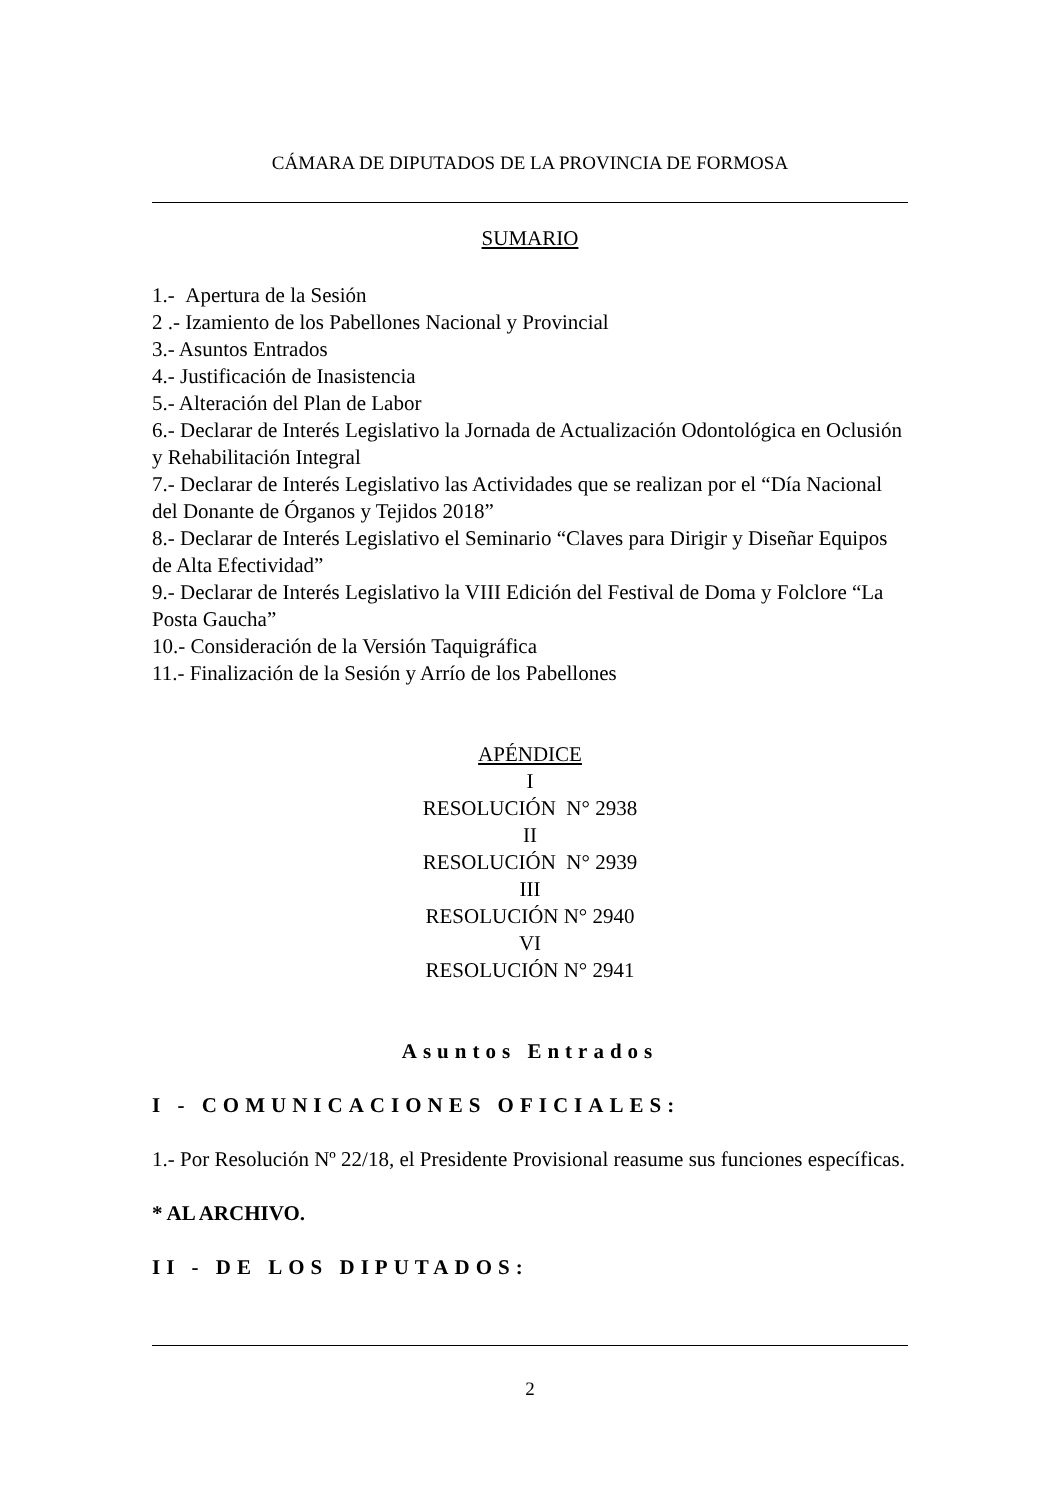CÁMARA DE DIPUTADOS DE LA PROVINCIA DE FORMOSA
SUMARIO
1.- Apertura de la Sesión
2 .- Izamiento de los Pabellones Nacional y Provincial
3.- Asuntos Entrados
4.- Justificación de Inasistencia
5.- Alteración del Plan de Labor
6.- Declarar de Interés Legislativo la Jornada de Actualización Odontológica en Oclusión y Rehabilitación Integral
7.- Declarar de Interés Legislativo las Actividades que se realizan por el “Día Nacional del Donante de Órganos y Tejidos 2018”
8.- Declarar de Interés Legislativo el Seminario “Claves para Dirigir y Diseñar Equipos de Alta Efectividad”
9.- Declarar de Interés Legislativo la VIII Edición del Festival de Doma y Folclore “La Posta Gaucha”
10.- Consideración de la Versión Taquigráfica
11.- Finalización de la Sesión y Arrío de los Pabellones
APÉNDICE
I
RESOLUCIÓN N° 2938
II
RESOLUCIÓN N° 2939
III
RESOLUCIÓN N° 2940
VI
RESOLUCIÓN N° 2941
Asuntos Entrados
I - COMUNICACIONES OFICIALES:
1.- Por Resolución Nº 22/18, el Presidente Provisional reasume sus funciones específicas.
* AL ARCHIVO.
II - DE LOS DIPUTADOS:
2